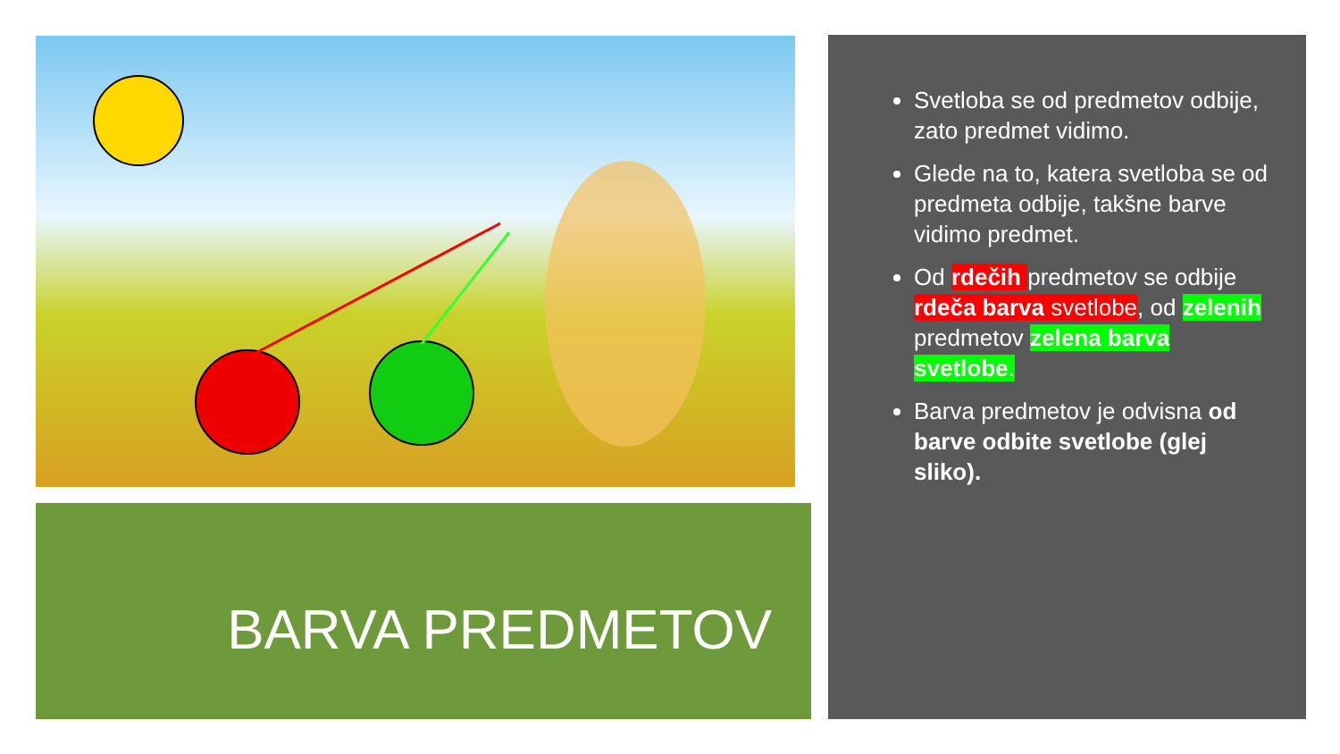BARVA PREDMETOV
Svetloba se od predmetov odbije, zato predmet vidimo.
Glede na to, katera svetloba se od predmeta odbije, takšne barve vidimo predmet.
Od rdečih predmetov se odbije rdeča barva svetlobe, od zelenih predmetov zelena barva svetlobe.
Barva predmetov je odvisna od barve odbite svetlobe (glej sliko).